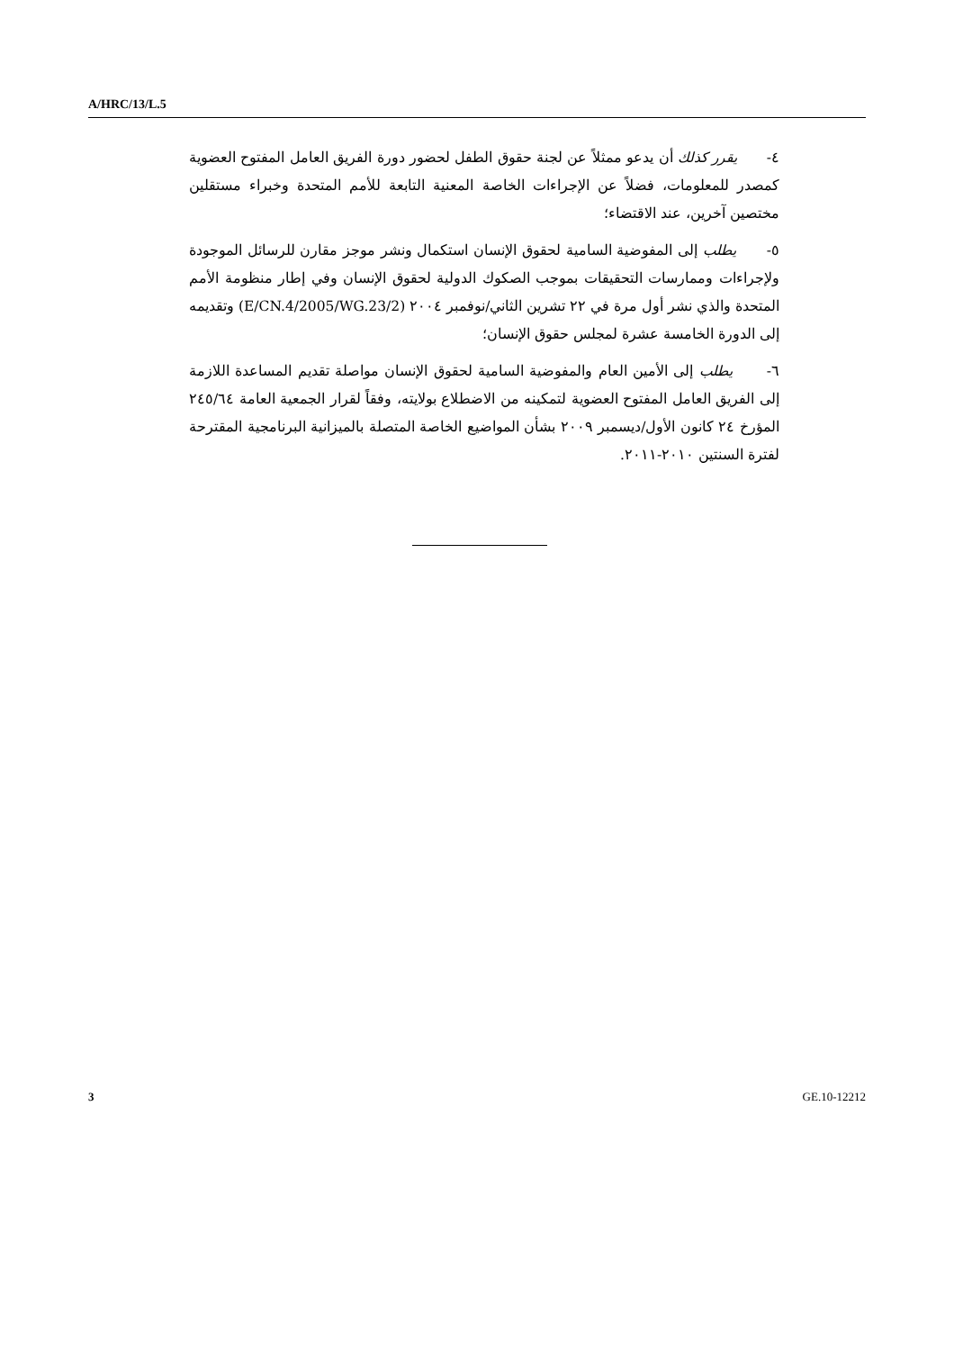A/HRC/13/L.5
٤- يقرر كذلك أن يدعو ممثلاً عن لجنة حقوق الطفل لحضور دورة الفريق العامل المفتوح العضوية كمصدر للمعلومات، فضلاً عن الإجراءات الخاصة المعنية التابعة للأمم المتحدة وخبراء مستقلين مختصين آخرين، عند الاقتضاء؛
٥- يطلب إلى المفوضية السامية لحقوق الإنسان استكمال ونشر موجز مقارن للرسائل الموجودة ولإجراءات وممارسات التحقيقات بموجب الصكوك الدولية لحقوق الإنسان وفي إطار منظومة الأمم المتحدة والذي نشر أول مرة في ٢٢ تشرين الثاني/نوفمبر ٢٠٠٤ (E/CN.4/2005/WG.23/2) وتقديمه إلى الدورة الخامسة عشرة لمجلس حقوق الإنسان؛
٦- يطلب إلى الأمين العام والمفوضية السامية لحقوق الإنسان مواصلة تقديم المساعدة اللازمة إلى الفريق العامل المفتوح العضوية لتمكينه من الاضطلاع بولايته، وفقاً لقرار الجمعية العامة ٢٤٥/٦٤ المؤرخ ٢٤ كانون الأول/ديسمبر ٢٠٠٩ بشأن المواضيع الخاصة المتصلة بالميزانية البرنامجية المقترحة لفترة السنتين ٢٠١٠-٢٠١١.
3 GE.10-12212